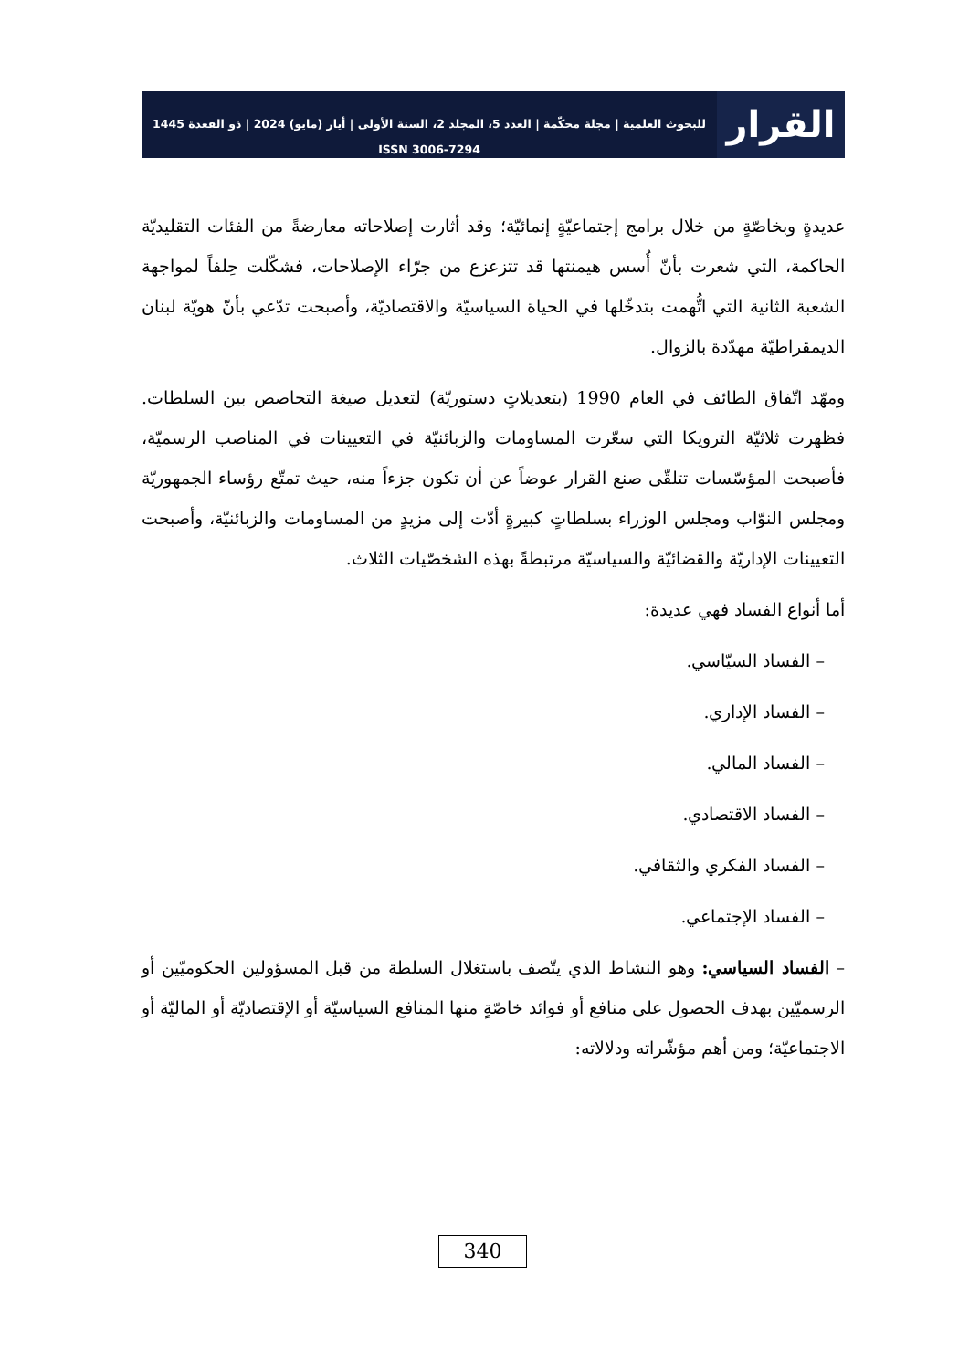القرار
للبحوث العلمية | مجلة محكّمة | العدد 5، المجلد 2، السنة الأولى | أيار (مايو) 2024 | ذو القعدة 1445
ISSN 3006-7294
عديدةٍ وبخاصّةٍ من خلال برامج إجتماعيّةٍ إنمائيّة؛ وقد أثارت إصلاحاته معارضةً من الفئات التقليديّة الحاكمة، التي شعرت بأنّ أُسس هيمنتها قد تتزعزع من جرّاء الإصلاحات، فشكّلت حِلفاً لمواجهة الشعبة الثانية التي اتُّهمت بتدخّلها في الحياة السياسيّة والاقتصاديّة، وأصبحت تدّعي بأنّ هويّة لبنان الديمقراطيّة مهدّدة بالزوال.
ومهّد اتّفاق الطائف في العام 1990 (بتعديلاتٍ دستوريّة) لتعديل صيغة التحاصص بين السلطات. فظهرت ثلاثيّة الترويكا التي سعّرت المساومات والزبائنيّة في التعيينات في المناصب الرسميّة، فأصبحت المؤسّسات تتلقّى صنع القرار عوضاً عن أن تكون جزءاً منه، حيث تمتّع رؤساء الجمهوريّة ومجلس النوّاب ومجلس الوزراء بسلطاتٍ كبيرةٍ أدّت إلى مزيدٍ من المساومات والزبائنيّة، وأصبحت التعيينات الإداريّة والقضائيّة والسياسيّة مرتبطةً بهذه الشخصّيات الثلاث.
أما أنواع الفساد فهي عديدة:
– الفساد السيّاسي.
– الفساد الإداري.
– الفساد المالي.
– الفساد الاقتصادي.
– الفساد الفكري والثقافي.
– الفساد الإجتماعي.
– الفساد السياسي: وهو النشاط الذي يتّصف باستغلال السلطة من قبل المسؤولين الحكوميّين أو الرسميّين بهدف الحصول على منافع أو فوائد خاصّةٍ منها المنافع السياسيّة أو الإقتصاديّة أو الماليّة أو الاجتماعيّة؛ ومن أهم مؤشّراته ودلالاته:
340